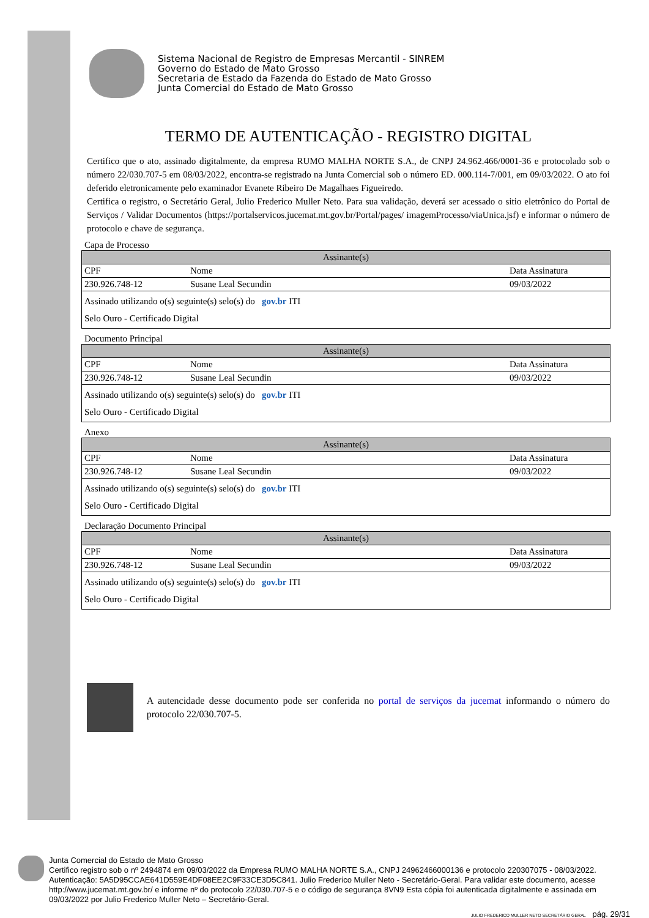Sistema Nacional de Registro de Empresas Mercantil - SINREM
Governo do Estado de Mato Grosso
Secretaria de Estado da Fazenda do Estado de Mato Grosso
Junta Comercial do Estado de Mato Grosso
TERMO DE AUTENTICAÇÃO - REGISTRO DIGITAL
Certifico que o ato, assinado digitalmente, da empresa RUMO MALHA NORTE S.A., de CNPJ 24.962.466/0001-36 e protocolado sob o número 22/030.707-5 em 08/03/2022, encontra-se registrado na Junta Comercial sob o número ED. 000.114-7/001, em 09/03/2022. O ato foi deferido eletronicamente pelo examinador Evanete Ribeiro De Magalhaes Figueiredo.
Certifica o registro, o Secretário Geral, Julio Frederico Muller Neto. Para sua validação, deverá ser acessado o sitio eletrônico do Portal de Serviços / Validar Documentos (https://portalservicos.jucemat.mt.gov.br/Portal/pages/ imagemProcesso/viaUnica.jsf) e informar o número de protocolo e chave de segurança.
Capa de Processo
| Assinante(s) | | |
| --- | --- | --- |
| CPF | Nome | Data Assinatura |
| 230.926.748-12 | Susane Leal Secundin | 09/03/2022 |
| Assinado utilizando o(s) seguinte(s) selo(s) do gov.br ITI Selo Ouro - Certificado Digital | | |
Documento Principal
| Assinante(s) | | |
| --- | --- | --- |
| CPF | Nome | Data Assinatura |
| 230.926.748-12 | Susane Leal Secundin | 09/03/2022 |
| Assinado utilizando o(s) seguinte(s) selo(s) do gov.br ITI Selo Ouro - Certificado Digital | | |
Anexo
| Assinante(s) | | |
| --- | --- | --- |
| CPF | Nome | Data Assinatura |
| 230.926.748-12 | Susane Leal Secundin | 09/03/2022 |
| Assinado utilizando o(s) seguinte(s) selo(s) do gov.br ITI Selo Ouro - Certificado Digital | | |
Declaração Documento Principal
| Assinante(s) | | |
| --- | --- | --- |
| CPF | Nome | Data Assinatura |
| 230.926.748-12 | Susane Leal Secundin | 09/03/2022 |
| Assinado utilizando o(s) seguinte(s) selo(s) do gov.br ITI Selo Ouro - Certificado Digital | | |
A autencidade desse documento pode ser conferida no portal de serviços da jucemat informando o número do protocolo 22/030.707-5.
Junta Comercial do Estado de Mato Grosso
Certifico registro sob o nº 2494874 em 09/03/2022 da Empresa RUMO MALHA NORTE S.A., CNPJ 24962466000136 e protocolo 220307075 - 08/03/2022. Autenticação: 5A5D95CCAE641D559E4DF08EE2C9F33CE3D5C841. Julio Frederico Muller Neto - Secretário-Geral. Para validar este documento, acesse http://www.jucemat.mt.gov.br/ e informe nº do protocolo 22/030.707-5 e o código de segurança 8VN9 Esta cópia foi autenticada digitalmente e assinada em 09/03/2022 por Julio Frederico Muller Neto – Secretário-Geral.
JULIO FREDERICO MULLER NETO SECRETÁRIO GERAL pág. 29/31